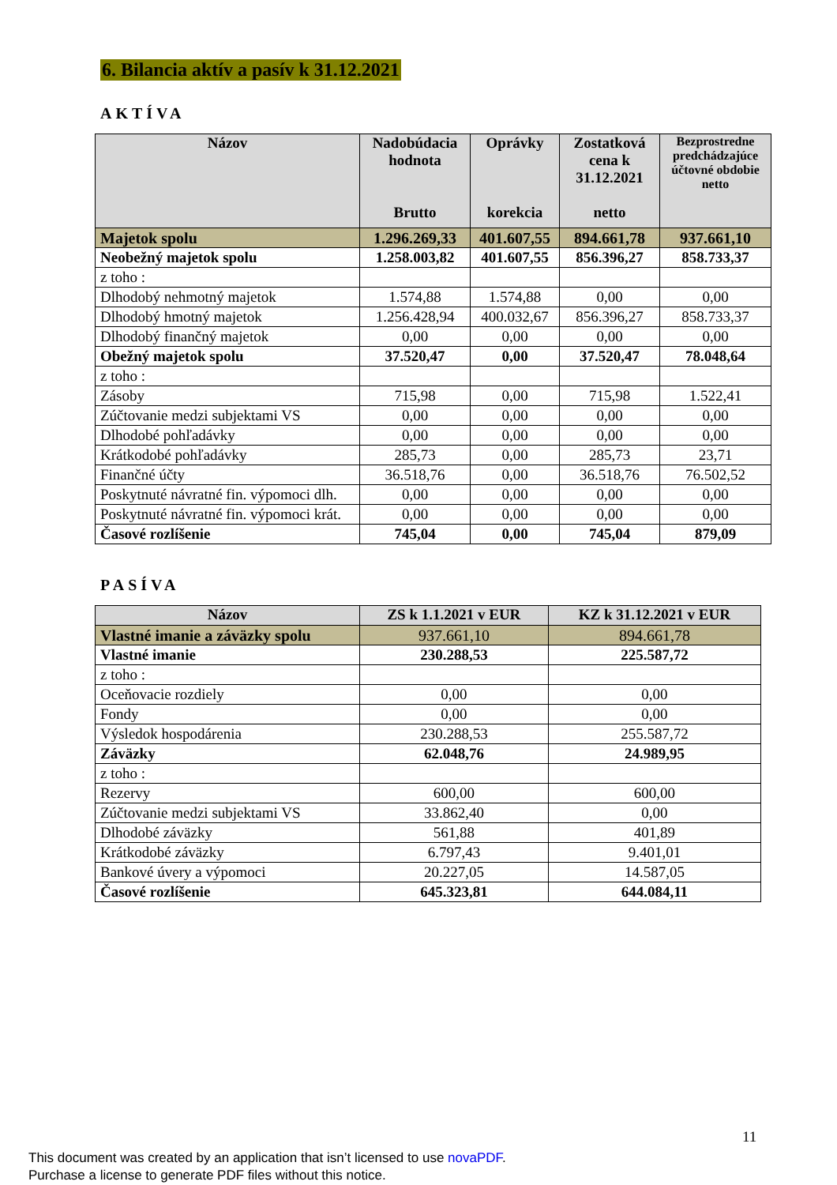6. Bilancia aktív a pasív k 31.12.2021
AKTÍVA
| Názov | Nadobúdacia hodnota Brutto | Oprávky korekcia | Zostatková cena k 31.12.2021 netto | Bezprostredne predchádzajúce účtovné obdobie netto |
| --- | --- | --- | --- | --- |
| Majetok spolu | 1.296.269,33 | 401.607,55 | 894.661,78 | 937.661,10 |
| Neobežný majetok spolu | 1.258.003,82 | 401.607,55 | 856.396,27 | 858.733,37 |
| z toho : | | | | |
| Dlhodobý nehmotný majetok | 1.574,88 | 1.574,88 | 0,00 | 0,00 |
| Dlhodobý hmotný majetok | 1.256.428,94 | 400.032,67 | 856.396,27 | 858.733,37 |
| Dlhodobý finančný majetok | 0,00 | 0,00 | 0,00 | 0,00 |
| Obežný majetok spolu | 37.520,47 | 0,00 | 37.520,47 | 78.048,64 |
| z toho : | | | | |
| Zásoby | 715,98 | 0,00 | 715,98 | 1.522,41 |
| Zúčtovanie medzi subjektami VS | 0,00 | 0,00 | 0,00 | 0,00 |
| Dlhodobé pohľadávky | 0,00 | 0,00 | 0,00 | 0,00 |
| Krátkodobé pohľadávky | 285,73 | 0,00 | 285,73 | 23,71 |
| Finančné účty | 36.518,76 | 0,00 | 36.518,76 | 76.502,52 |
| Poskytnuté návratné fin. výpomoci dlh. | 0,00 | 0,00 | 0,00 | 0,00 |
| Poskytnuté návratné fin. výpomoci krát. | 0,00 | 0,00 | 0,00 | 0,00 |
| Časové rozlíšenie | 745,04 | 0,00 | 745,04 | 879,09 |
PASÍVA
| Názov | ZS k 1.1.2021 v EUR | KZ k 31.12.2021 v EUR |
| --- | --- | --- |
| Vlastné imanie a záväzky spolu | 937.661,10 | 894.661,78 |
| Vlastné imanie | 230.288,53 | 225.587,72 |
| z toho : | | |
| Oceňovacie rozdiely | 0,00 | 0,00 |
| Fondy | 0,00 | 0,00 |
| Výsledok hospodárenia | 230.288,53 | 255.587,72 |
| Záväzky | 62.048,76 | 24.989,95 |
| z toho : | | |
| Rezervy | 600,00 | 600,00 |
| Zúčtovanie medzi subjektami VS | 33.862,40 | 0,00 |
| Dlhodobé záväzky | 561,88 | 401,89 |
| Krátkodobé záväzky | 6.797,43 | 9.401,01 |
| Bankové úvery a výpomoci | 20.227,05 | 14.587,05 |
| Časové rozlíšenie | 645.323,81 | 644.084,11 |
11
This document was created by an application that isn’t licensed to use novaPDF.
Purchase a license to generate PDF files without this notice.